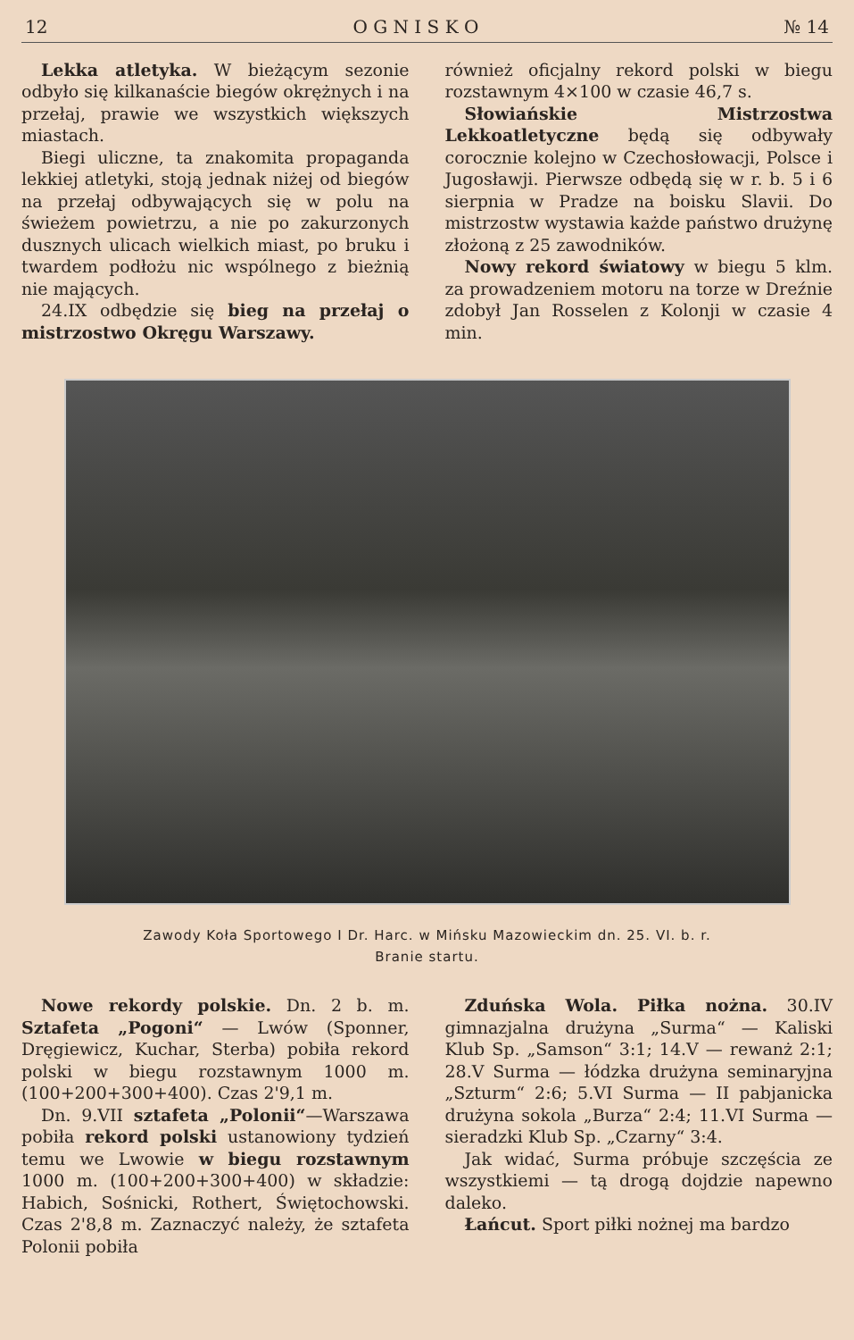12 O G N I S K O № 14
Lekka atletyka. W bieżącym sezonie odbyło się kilkanaście biegów okrężnych i na przełaj, prawie we wszystkich większych miastach.
Biegi uliczne, ta znakomita propaganda lekkiej atletyki, stoją jednak niżej od biegów na przełaj odbywających się w polu na świeżem powietrzu, a nie po zakurzonych dusznych ulicach wielkich miast, po bruku i twardem podłożu nic wspólnego z bieżnią nie mających.
24.IX odbędzie się bieg na przełaj o mistrzostwo Okręgu Warszawy.
również oficjalny rekord polski w biegu rozstawnym 4×100 w czasie 46,7 s.
Słowiańskie Mistrzostwa Lekkoatletyczne będą się odbywały corocznie kolejno w Czechosłowacji, Polsce i Jugosławji. Pierwsze odbędą się w r. b. 5 i 6 sierpnia w Pradze na boisku Slavii. Do mistrzostw wystawia każde państwo drużynę złożoną z 25 zawodników.
Nowy rekord światowy w biegu 5 klm. za prowadzeniem motoru na torze w Dreźnie zdobył Jan Rosselen z Kolonji w czasie 4 min.
Zawody Koła Sportowego I Dr. Harc. w Mińsku Mazowieckim dn. 25. VI. b. r.
Branie startu.
Nowe rekordy polskie. Dn. 2 b. m. Sztafeta „Pogoni“ — Lwów (Sponner, Dręgiewicz, Kuchar, Sterba) pobiła rekord polski w biegu rozstawnym 1000 m. (100+200+300+400). Czas 2'9,1 m.
Dn. 9.VII sztafeta „Polonii“—Warszawa pobiła rekord polski ustanowiony tydzień temu we Lwowie w biegu rozstawnym 1000 m. (100+200+300+400) w składzie: Habich, Sośnicki, Rothert, Świętochowski. Czas 2'8,8 m. Zaznaczyć należy, że sztafeta Polonii pobiła
Zduńska Wola. Piłka nożna. 30.IV gimnazjalna drużyna „Surma“ — Kaliski Klub Sp. „Samson“ 3:1; 14.V — rewanż 2:1; 28.V Surma — łódzka drużyna seminaryjna „Szturm“ 2:6; 5.VI Surma — II pabjanicka drużyna sokola „Burza“ 2:4; 11.VI Surma — sieradzki Klub Sp. „Czarny“ 3:4.
Jak widać, Surma próbuje szczęścia ze wszystkiemi — tą drogą dojdzie napewno daleko.
Łańcut. Sport piłki nożnej ma bardzo